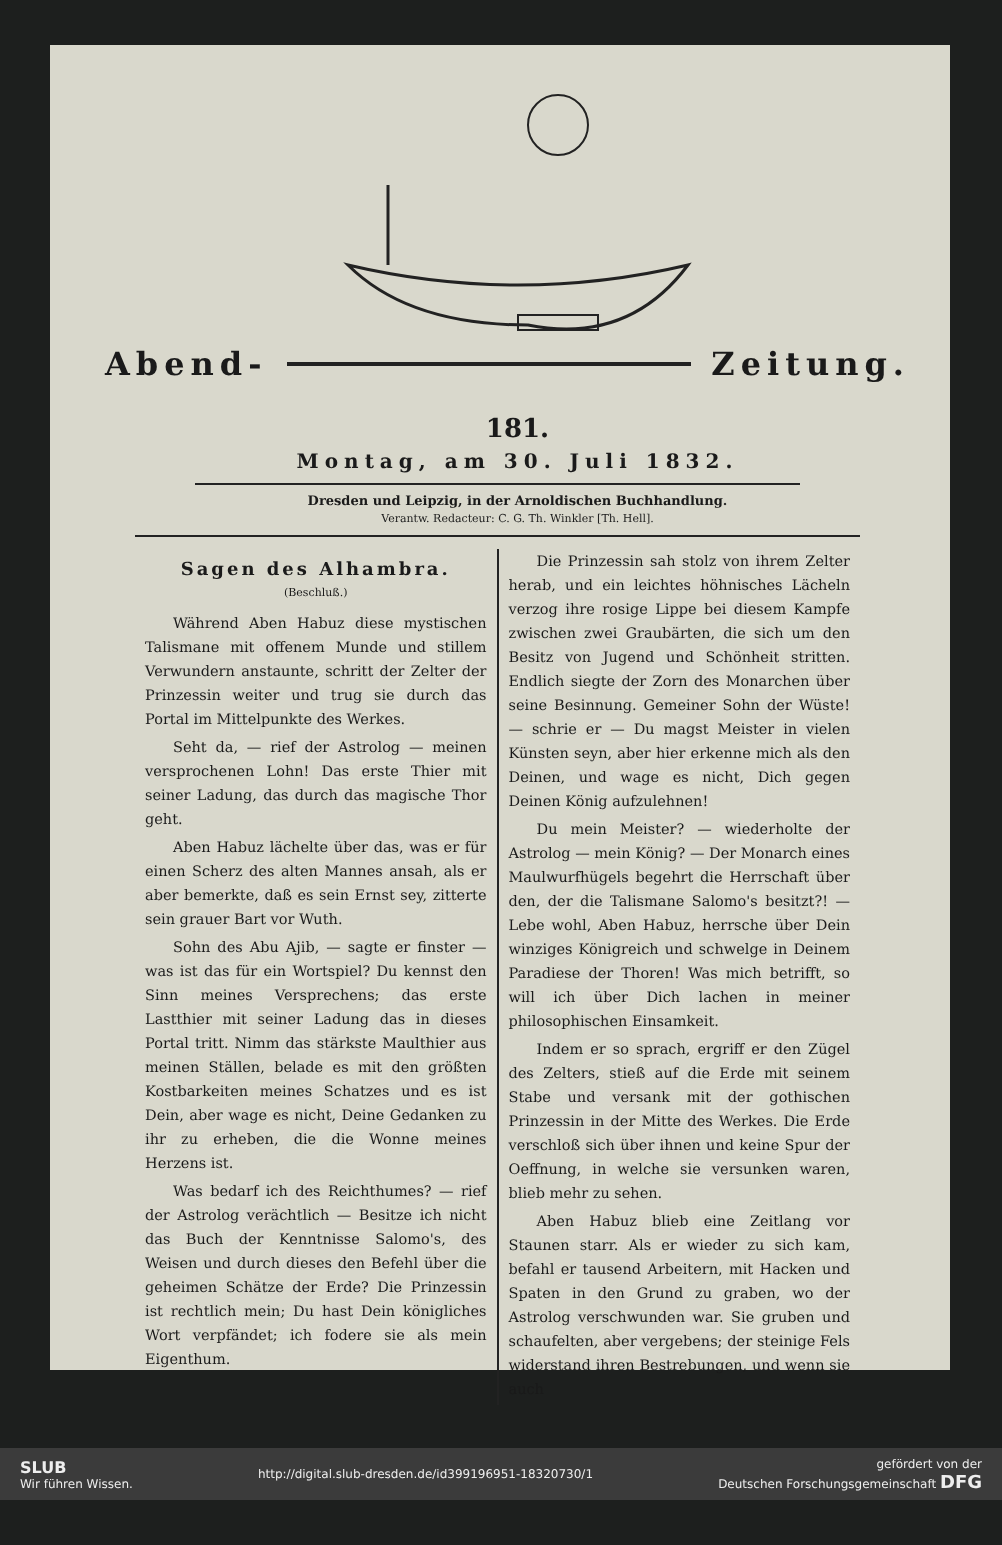Abend- Zeitung.
181.
Montag, am 30. Juli 1832.
Dresden und Leipzig, in der Arnoldischen Buchhandlung.
Verantw. Redacteur: C. G. Th. Winkler [Th. Hell].
Sagen des Alhambra.
(Beschluß.)
Während Aben Habuz diese mystischen Talismane mit offenem Munde und stillem Verwundern anstaunte, schritt der Zelter der Prinzessin weiter und trug sie durch das Portal im Mittelpunkte des Werkes.
Seht da, — rief der Astrolog — meinen versprochenen Lohn! Das erste Thier mit seiner Ladung, das durch das magische Thor geht.
Aben Habuz lächelte über das, was er für einen Scherz des alten Mannes ansah, als er aber bemerkte, daß es sein Ernst sey, zitterte sein grauer Bart vor Wuth.
Sohn des Abu Ajib, — sagte er finster — was ist das für ein Wortspiel? Du kennst den Sinn meines Versprechens; das erste Lastthier mit seiner Ladung das in dieses Portal tritt. Nimm das stärkste Maulthier aus meinen Ställen, belade es mit den größten Kostbarkeiten meines Schatzes und es ist Dein, aber wage es nicht, Deine Gedanken zu ihr zu erheben, die die Wonne meines Herzens ist.
Was bedarf ich des Reichthumes? — rief der Astrolog verächtlich — Besitze ich nicht das Buch der Kenntnisse Salomo's, des Weisen und durch dieses den Befehl über die geheimen Schätze der Erde? Die Prinzessin ist rechtlich mein; Du hast Dein königliches Wort verpfändet; ich fodere sie als mein Eigenthum.
Die Prinzessin sah stolz von ihrem Zelter herab, und ein leichtes höhnisches Lächeln verzog ihre rosige Lippe bei diesem Kampfe zwischen zwei Graubärten, die sich um den Besitz von Jugend und Schönheit stritten. Endlich siegte der Zorn des Monarchen über seine Besinnung. Gemeiner Sohn der Wüste! — schrie er — Du magst Meister in vielen Künsten seyn, aber hier erkenne mich als den Deinen, und wage es nicht, Dich gegen Deinen König aufzulehnen!
Du mein Meister? — wiederholte der Astrolog — mein König? — Der Monarch eines Maulwurfhügels begehrt die Herrschaft über den, der die Talismane Salomo's besitzt?! — Lebe wohl, Aben Habuz, herrsche über Dein winziges Königreich und schwelge in Deinem Paradiese der Thoren! Was mich betrifft, so will ich über Dich lachen in meiner philosophischen Einsamkeit.
Indem er so sprach, ergriff er den Zügel des Zelters, stieß auf die Erde mit seinem Stabe und versank mit der gothischen Prinzessin in der Mitte des Werkes. Die Erde verschloß sich über ihnen und keine Spur der Oeffnung, in welche sie versunken waren, blieb mehr zu sehen.
Aben Habuz blieb eine Zeitlang vor Staunen starr. Als er wieder zu sich kam, befahl er tausend Arbeitern, mit Hacken und Spaten in den Grund zu graben, wo der Astrolog verschwunden war. Sie gruben und schaufelten, aber vergebens; der steinige Fels widerstand ihren Bestrebungen, und wenn sie auch
SLUB
Wir führen Wissen. http://digital.slub-dresden.de/id399196951-18320730/1 gefördert von der
Deutschen Forschungsgemeinschaft DFG